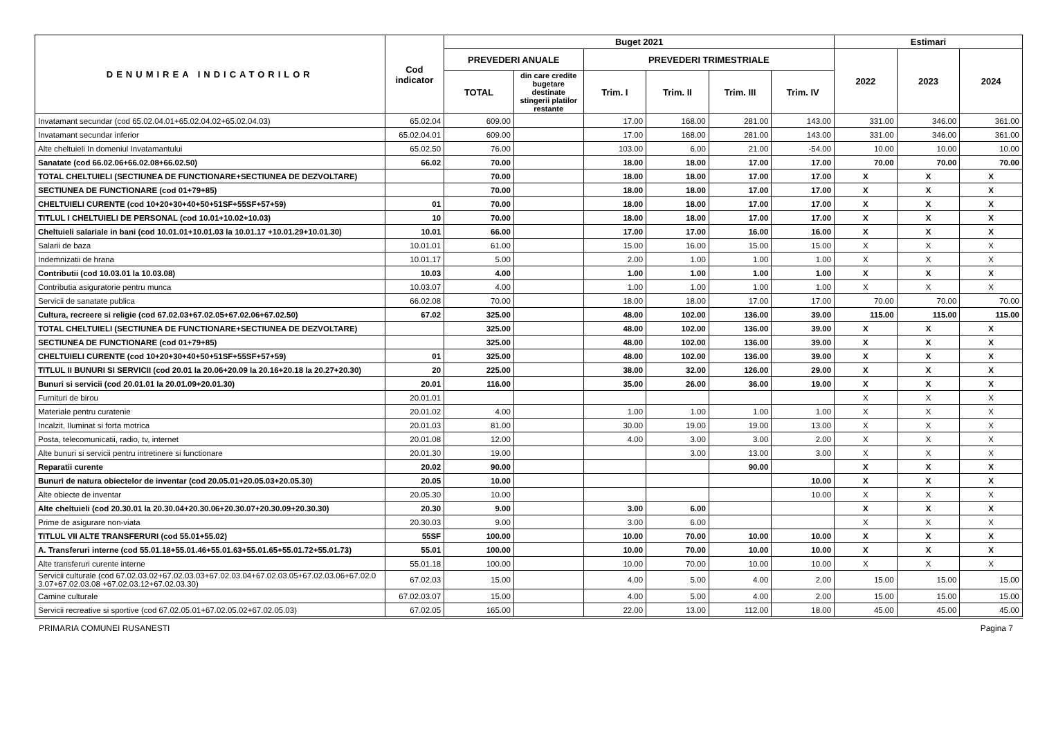| DENUMIREA INDICATORILOR | Cod indicator | Buget 2021 | | | | | | Estimari | | |
| --- | --- | --- | --- | --- | --- | --- | --- | --- | --- | --- |
| | | PREVEDERI ANUALE | | PREVEDERI TRIMESTRIALE | | | | 2022 | 2023 | 2024 |
| | | TOTAL | din care credite bugetare destinate stingerii platilor restante | Trim. I | Trim. II | Trim. III | Trim. IV | | | |
| Invatamant secundar (cod 65.02.04.01+65.02.04.02+65.02.04.03) | 65.02.04 | 609.00 | | 17.00 | 168.00 | 281.00 | 143.00 | 331.00 | 346.00 | 361.00 |
| Invatamant secundar inferior | 65.02.04.01 | 609.00 | | 17.00 | 168.00 | 281.00 | 143.00 | 331.00 | 346.00 | 361.00 |
| Alte cheltuieli In domeniul Invatamantului | 65.02.50 | 76.00 | | 103.00 | 6.00 | 21.00 | -54.00 | 10.00 | 10.00 | 10.00 |
| Sanatate (cod 66.02.06+66.02.08+66.02.50) | 66.02 | 70.00 | | 18.00 | 18.00 | 17.00 | 17.00 | 70.00 | 70.00 | 70.00 |
| TOTAL CHELTUIELI (SECTIUNEA DE FUNCTIONARE+SECTIUNEA DE DEZVOLTARE) | | 70.00 | | 18.00 | 18.00 | 17.00 | 17.00 | X | X | X |
| SECTIUNEA DE FUNCTIONARE (cod 01+79+85) | | 70.00 | | 18.00 | 18.00 | 17.00 | 17.00 | X | X | X |
| CHELTUIELI CURENTE (cod 10+20+30+40+50+51SF+55SF+57+59) | 01 | 70.00 | | 18.00 | 18.00 | 17.00 | 17.00 | X | X | X |
| TITLUL I CHELTUIELI DE PERSONAL (cod 10.01+10.02+10.03) | 10 | 70.00 | | 18.00 | 18.00 | 17.00 | 17.00 | X | X | X |
| Cheltuieli salariale in bani (cod 10.01.01+10.01.03 la 10.01.17 +10.01.29+10.01.30) | 10.01 | 66.00 | | 17.00 | 17.00 | 16.00 | 16.00 | X | X | X |
| Salarii de baza | 10.01.01 | 61.00 | | 15.00 | 16.00 | 15.00 | 15.00 | X | X | X |
| Indemnizatii de hrana | 10.01.17 | 5.00 | | 2.00 | 1.00 | 1.00 | 1.00 | X | X | X |
| Contributii (cod 10.03.01 la 10.03.08) | 10.03 | 4.00 | | 1.00 | 1.00 | 1.00 | 1.00 | X | X | X |
| Contributia asiguratorie pentru munca | 10.03.07 | 4.00 | | 1.00 | 1.00 | 1.00 | 1.00 | X | X | X |
| Servicii de sanatate publica | 66.02.08 | 70.00 | | 18.00 | 18.00 | 17.00 | 17.00 | 70.00 | 70.00 | 70.00 |
| Cultura, recreere si religie (cod 67.02.03+67.02.05+67.02.06+67.02.50) | 67.02 | 325.00 | | 48.00 | 102.00 | 136.00 | 39.00 | 115.00 | 115.00 | 115.00 |
| TOTAL CHELTUIELI (SECTIUNEA DE FUNCTIONARE+SECTIUNEA DE DEZVOLTARE) | | 325.00 | | 48.00 | 102.00 | 136.00 | 39.00 | X | X | X |
| SECTIUNEA DE FUNCTIONARE (cod 01+79+85) | | 325.00 | | 48.00 | 102.00 | 136.00 | 39.00 | X | X | X |
| CHELTUIELI CURENTE (cod 10+20+30+40+50+51SF+55SF+57+59) | 01 | 325.00 | | 48.00 | 102.00 | 136.00 | 39.00 | X | X | X |
| TITLUL II BUNURI SI SERVICII (cod 20.01 la 20.06+20.09 la 20.16+20.18 la 20.27+20.30) | 20 | 225.00 | | 38.00 | 32.00 | 126.00 | 29.00 | X | X | X |
| Bunuri si servicii (cod 20.01.01 la 20.01.09+20.01.30) | 20.01 | 116.00 | | 35.00 | 26.00 | 36.00 | 19.00 | X | X | X |
| Furnituri de birou | 20.01.01 | | | | | | | X | X | X |
| Materiale pentru curatenie | 20.01.02 | 4.00 | | 1.00 | 1.00 | 1.00 | 1.00 | X | X | X |
| Incalzit, Iluminat si forta motrica | 20.01.03 | 81.00 | | 30.00 | 19.00 | 19.00 | 13.00 | X | X | X |
| Posta, telecomunicatii, radio, tv, internet | 20.01.08 | 12.00 | | 4.00 | 3.00 | 3.00 | 2.00 | X | X | X |
| Alte bunuri si servicii pentru intretinere si functionare | 20.01.30 | 19.00 | | | 3.00 | 13.00 | 3.00 | X | X | X |
| Reparatii curente | 20.02 | 90.00 | | | | 90.00 | | X | X | X |
| Bunuri de natura obiectelor de inventar (cod 20.05.01+20.05.03+20.05.30) | 20.05 | 10.00 | | | | | 10.00 | X | X | X |
| Alte obiecte de inventar | 20.05.30 | 10.00 | | | | | 10.00 | X | X | X |
| Alte cheltuieli (cod 20.30.01 la 20.30.04+20.30.06+20.30.07+20.30.09+20.30.30) | 20.30 | 9.00 | | 3.00 | 6.00 | | | X | X | X |
| Prime de asigurare non-viata | 20.30.03 | 9.00 | | 3.00 | 6.00 | | | X | X | X |
| TITLUL VII ALTE TRANSFERURI (cod 55.01+55.02) | 55SF | 100.00 | | 10.00 | 70.00 | 10.00 | 10.00 | X | X | X |
| A. Transferuri interne (cod 55.01.18+55.01.46+55.01.63+55.01.65+55.01.72+55.01.73) | 55.01 | 100.00 | | 10.00 | 70.00 | 10.00 | 10.00 | X | X | X |
| Alte transferuri curente interne | 55.01.18 | 100.00 | | 10.00 | 70.00 | 10.00 | 10.00 | X | X | X |
| Servicii culturale (cod 67.02.03.02+67.02.03.03+67.02.03.04+67.02.03.05+67.02.03.06+67.02.03.07+67.02.03.08 +67.02.03.12+67.02.03.30) | 67.02.03 | 15.00 | | 4.00 | 5.00 | 4.00 | 2.00 | 15.00 | 15.00 | 15.00 |
| Camine culturale | 67.02.03.07 | 15.00 | | 4.00 | 5.00 | 4.00 | 2.00 | 15.00 | 15.00 | 15.00 |
| Servicii recreative si sportive (cod 67.02.05.01+67.02.05.02+67.02.05.03) | 67.02.05 | 165.00 | | 22.00 | 13.00 | 112.00 | 18.00 | 45.00 | 45.00 | 45.00 |
PRIMARIA COMUNEI RUSANESTI Pagina 7